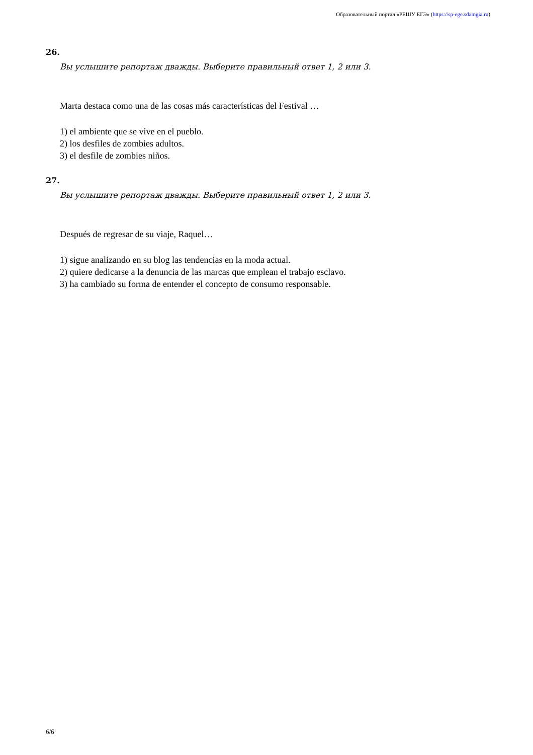Образовательный портал «РЕШУ ЕГЭ» (https://sp-ege.sdamgia.ru)
26.
Вы услышите репортаж дважды. Выберите правильный ответ 1, 2 или 3.
Marta destaca como una de las cosas más características del Festival …
1) el ambiente que se vive en el pueblo.
2) los desfiles de zombies adultos.
3) el desfile de zombies niños.
27.
Вы услышите репортаж дважды. Выберите правильный ответ 1, 2 или 3.
Después de regresar de su viaje, Raquel…
1) sigue analizando en su blog las tendencias en la moda actual.
2) quiere dedicarse a la denuncia de las marcas que emplean el trabajo esclavo.
3) ha cambiado su forma de entender el concepto de consumo responsable.
6/6